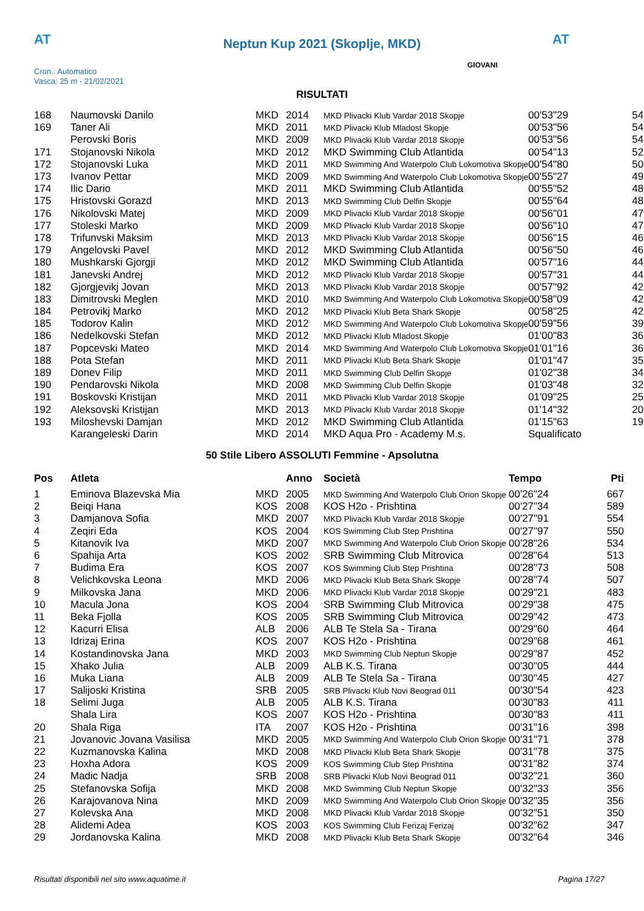AT AT
Neptun Kup 2021 (Skoplje, MKD)
Cron.: Automatico
Vasca: 25 m - 21/02/2021
GIOVANI
RISULTATI
| 168 | Naumovski Danilo | MKD | 2014 | MKD Plivacki Klub Vardar 2018 Skopje | 00'53"29 | 54 |
| 169 | Taner Ali | MKD | 2011 | MKD Plivacki Klub Mladost Skopje | 00'53"56 | 54 |
| | Perovski Boris | MKD | 2009 | MKD Plivacki Klub Vardar 2018 Skopje | 00'53"56 | 54 |
| 171 | Stojanovski Nikola | MKD | 2012 | MKD Swimming Club Atlantida | 00'54"13 | 52 |
| 172 | Stojanovski Luka | MKD | 2011 | MKD Swimming And Waterpolo Club Lokomotiva Skopje | 00'54"80 | 50 |
| 173 | Ivanov Pettar | MKD | 2009 | MKD Swimming And Waterpolo Club Lokomotiva Skopje | 00'55"27 | 49 |
| 174 | Ilic Dario | MKD | 2011 | MKD Swimming Club Atlantida | 00'55"52 | 48 |
| 175 | Hristovski Gorazd | MKD | 2013 | MKD Swimming Club Delfin Skopje | 00'55"64 | 48 |
| 176 | Nikolovski Matej | MKD | 2009 | MKD Plivacki Klub Vardar 2018 Skopje | 00'56"01 | 47 |
| 177 | Stoleski Marko | MKD | 2009 | MKD Plivacki Klub Vardar 2018 Skopje | 00'56"10 | 47 |
| 178 | Trifunvski Maksim | MKD | 2013 | MKD Plivacki Klub Vardar 2018 Skopje | 00'56"15 | 46 |
| 179 | Angelovski Pavel | MKD | 2012 | MKD Swimming Club Atlantida | 00'56"50 | 46 |
| 180 | Mushkarski Gjorgji | MKD | 2012 | MKD Swimming Club Atlantida | 00'57"16 | 44 |
| 181 | Janevski Andrej | MKD | 2012 | MKD Plivacki Klub Vardar 2018 Skopje | 00'57"31 | 44 |
| 182 | Gjorgjevikj Jovan | MKD | 2013 | MKD Plivacki Klub Vardar 2018 Skopje | 00'57"92 | 42 |
| 183 | Dimitrovski Meglen | MKD | 2010 | MKD Swimming And Waterpolo Club Lokomotiva Skopje | 00'58"09 | 42 |
| 184 | Petrovikj Marko | MKD | 2012 | MKD Plivacki Klub Beta Shark Skopje | 00'58"25 | 42 |
| 185 | Todorov Kalin | MKD | 2012 | MKD Swimming And Waterpolo Club Lokomotiva Skopje | 00'59"56 | 39 |
| 186 | Nedelkovski Stefan | MKD | 2012 | MKD Plivacki Klub Mladost Skopje | 01'00"83 | 36 |
| 187 | Popcevski Mateo | MKD | 2014 | MKD Swimming And Waterpolo Club Lokomotiva Skopje | 01'01"16 | 36 |
| 188 | Pota Stefan | MKD | 2011 | MKD Plivacki Klub Beta Shark Skopje | 01'01"47 | 35 |
| 189 | Donev Filip | MKD | 2011 | MKD Swimming Club Delfin Skopje | 01'02"38 | 34 |
| 190 | Pendarovski Nikola | MKD | 2008 | MKD Swimming Club Delfin Skopje | 01'03"48 | 32 |
| 191 | Boskovski Kristijan | MKD | 2011 | MKD Plivacki Klub Vardar 2018 Skopje | 01'09"25 | 25 |
| 192 | Aleksovski Kristijan | MKD | 2013 | MKD Plivacki Klub Vardar 2018 Skopje | 01'14"32 | 20 |
| 193 | Miloshevski Damjan | MKD | 2012 | MKD Swimming Club Atlantida | 01'15"63 | 19 |
| | Karangeleski Darin | MKD | 2014 | MKD Aqua Pro - Academy M.s. | Squalificato | |
50 Stile Libero ASSOLUTI Femmine - Apsolutna
| Pos | Atleta | | Anno | Società | Tempo | Pti |
| --- | --- | --- | --- | --- | --- | --- |
| 1 | Eminova Blazevska Mia | MKD | 2005 | MKD Swimming And Waterpolo Club Orion Skopje | 00'26"24 | 667 |
| 2 | Beiqi Hana | KOS | 2008 | KOS H2o - Prishtina | 00'27"34 | 589 |
| 3 | Damjanova Sofia | MKD | 2007 | MKD Plivacki Klub Vardar 2018 Skopje | 00'27"91 | 554 |
| 4 | Zeqiri Eda | KOS | 2004 | KOS Swimming Club Step Prishtina | 00'27"97 | 550 |
| 5 | Kitanovik Iva | MKD | 2007 | MKD Swimming And Waterpolo Club Orion Skopje | 00'28"26 | 534 |
| 6 | Spahija Arta | KOS | 2002 | SRB Swimming Club Mitrovica | 00'28"64 | 513 |
| 7 | Budima Era | KOS | 2007 | KOS Swimming Club Step Prishtina | 00'28"73 | 508 |
| 8 | Velichkovska Leona | MKD | 2006 | MKD Plivacki Klub Beta Shark Skopje | 00'28"74 | 507 |
| 9 | Milkovska Jana | MKD | 2006 | MKD Plivacki Klub Vardar 2018 Skopje | 00'29"21 | 483 |
| 10 | Macula Jona | KOS | 2004 | SRB Swimming Club Mitrovica | 00'29"38 | 475 |
| 11 | Beka Fjolla | KOS | 2005 | SRB Swimming Club Mitrovica | 00'29"42 | 473 |
| 12 | Kacurri Elisa | ALB | 2006 | ALB Te Stela Sa - Tirana | 00'29"60 | 464 |
| 13 | Idrizaj Erina | KOS | 2007 | KOS H2o - Prishtina | 00'29"68 | 461 |
| 14 | Kostandinovska Jana | MKD | 2003 | MKD Swimming Club Neptun Skopje | 00'29"87 | 452 |
| 15 | Xhako Julia | ALB | 2009 | ALB K.S. Tirana | 00'30"05 | 444 |
| 16 | Muka Liana | ALB | 2009 | ALB Te Stela Sa - Tirana | 00'30"45 | 427 |
| 17 | Salijoski Kristina | SRB | 2005 | SRB Plivacki Klub Novi Beograd 011 | 00'30"54 | 423 |
| 18 | Selimi Juga | ALB | 2005 | ALB K.S. Tirana | 00'30"83 | 411 |
| | Shala Lira | KOS | 2007 | KOS H2o - Prishtina | 00'30"83 | 411 |
| 20 | Shala Riga | ITA | 2007 | KOS H2o - Prishtina | 00'31"16 | 398 |
| 21 | Jovanovic Jovana Vasilisa | MKD | 2005 | MKD Swimming And Waterpolo Club Orion Skopje | 00'31"71 | 378 |
| 22 | Kuzmanovska Kalina | MKD | 2008 | MKD Plivacki Klub Beta Shark Skopje | 00'31"78 | 375 |
| 23 | Hoxha Adora | KOS | 2009 | KOS Swimming Club Step Prishtina | 00'31"82 | 374 |
| 24 | Madic Nadja | SRB | 2008 | SRB Plivacki Klub Novi Beograd 011 | 00'32"21 | 360 |
| 25 | Stefanovska Sofija | MKD | 2008 | MKD Swimming Club Neptun Skopje | 00'32"33 | 356 |
| 26 | Karajovanova Nina | MKD | 2009 | MKD Swimming And Waterpolo Club Orion Skopje | 00'32"35 | 356 |
| 27 | Kolevska Ana | MKD | 2008 | MKD Plivacki Klub Vardar 2018 Skopje | 00'32"51 | 350 |
| 28 | Alidemi Adea | KOS | 2003 | KOS Swimming Club Ferizaj Ferizaj | 00'32"62 | 347 |
| 29 | Jordanovska Kalina | MKD | 2008 | MKD Plivacki Klub Beta Shark Skopje | 00'32"64 | 346 |
Risultati disponibili nel sito www.aquatime.it Pagina 17/27